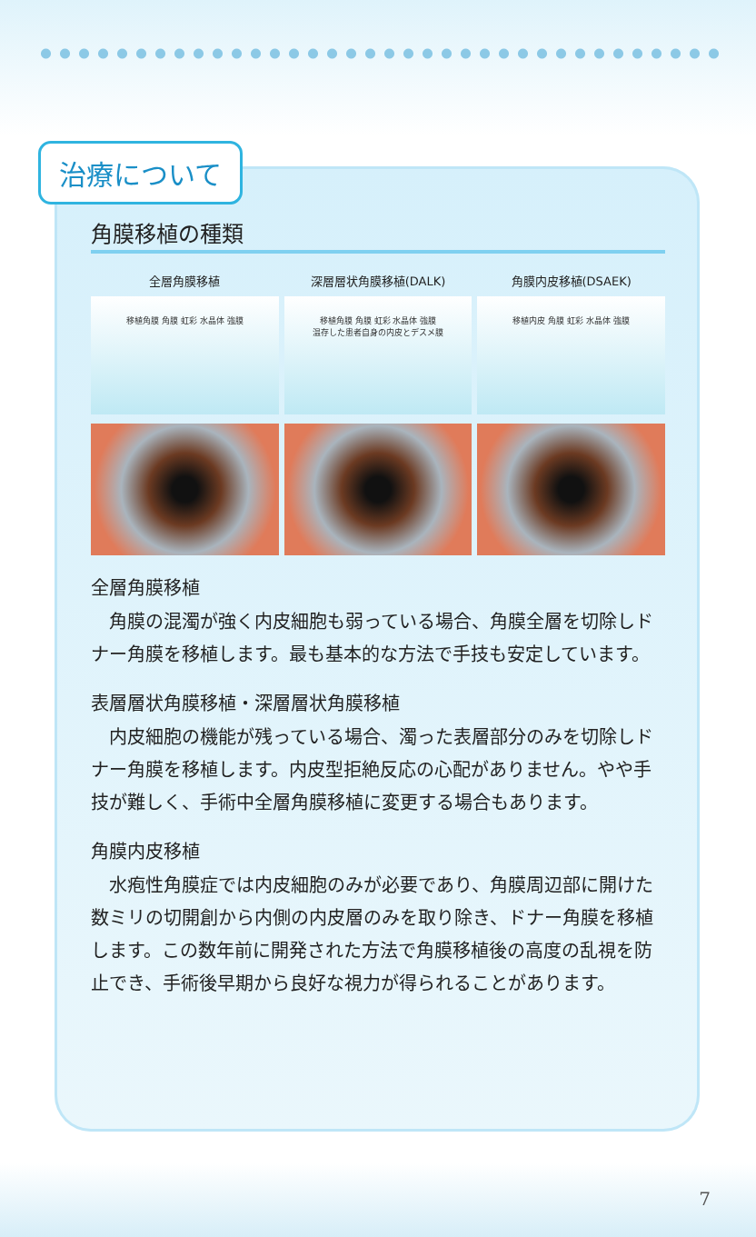治療について
角膜移植の種類
全層角膜移植
移植角膜 角膜 虹彩 水晶体 強膜
深層層状角膜移植(DALK)
移植角膜 角膜 虹彩 水晶体 強膜
温存した患者自身の内皮とデスメ膜
角膜内皮移植(DSAEK)
移植内皮 角膜 虹彩 水晶体 強膜
全層角膜移植
角膜の混濁が強く内皮細胞も弱っている場合、角膜全層を切除しドナー角膜を移植します。最も基本的な方法で手技も安定しています。
表層層状角膜移植・深層層状角膜移植
内皮細胞の機能が残っている場合、濁った表層部分のみを切除しドナー角膜を移植します。内皮型拒絶反応の心配がありません。やや手技が難しく、手術中全層角膜移植に変更する場合もあります。
角膜内皮移植
水疱性角膜症では内皮細胞のみが必要であり、角膜周辺部に開けた数ミリの切開創から内側の内皮層のみを取り除き、ドナー角膜を移植します。この数年前に開発された方法で角膜移植後の高度の乱視を防止でき、手術後早期から良好な視力が得られることがあります。
7